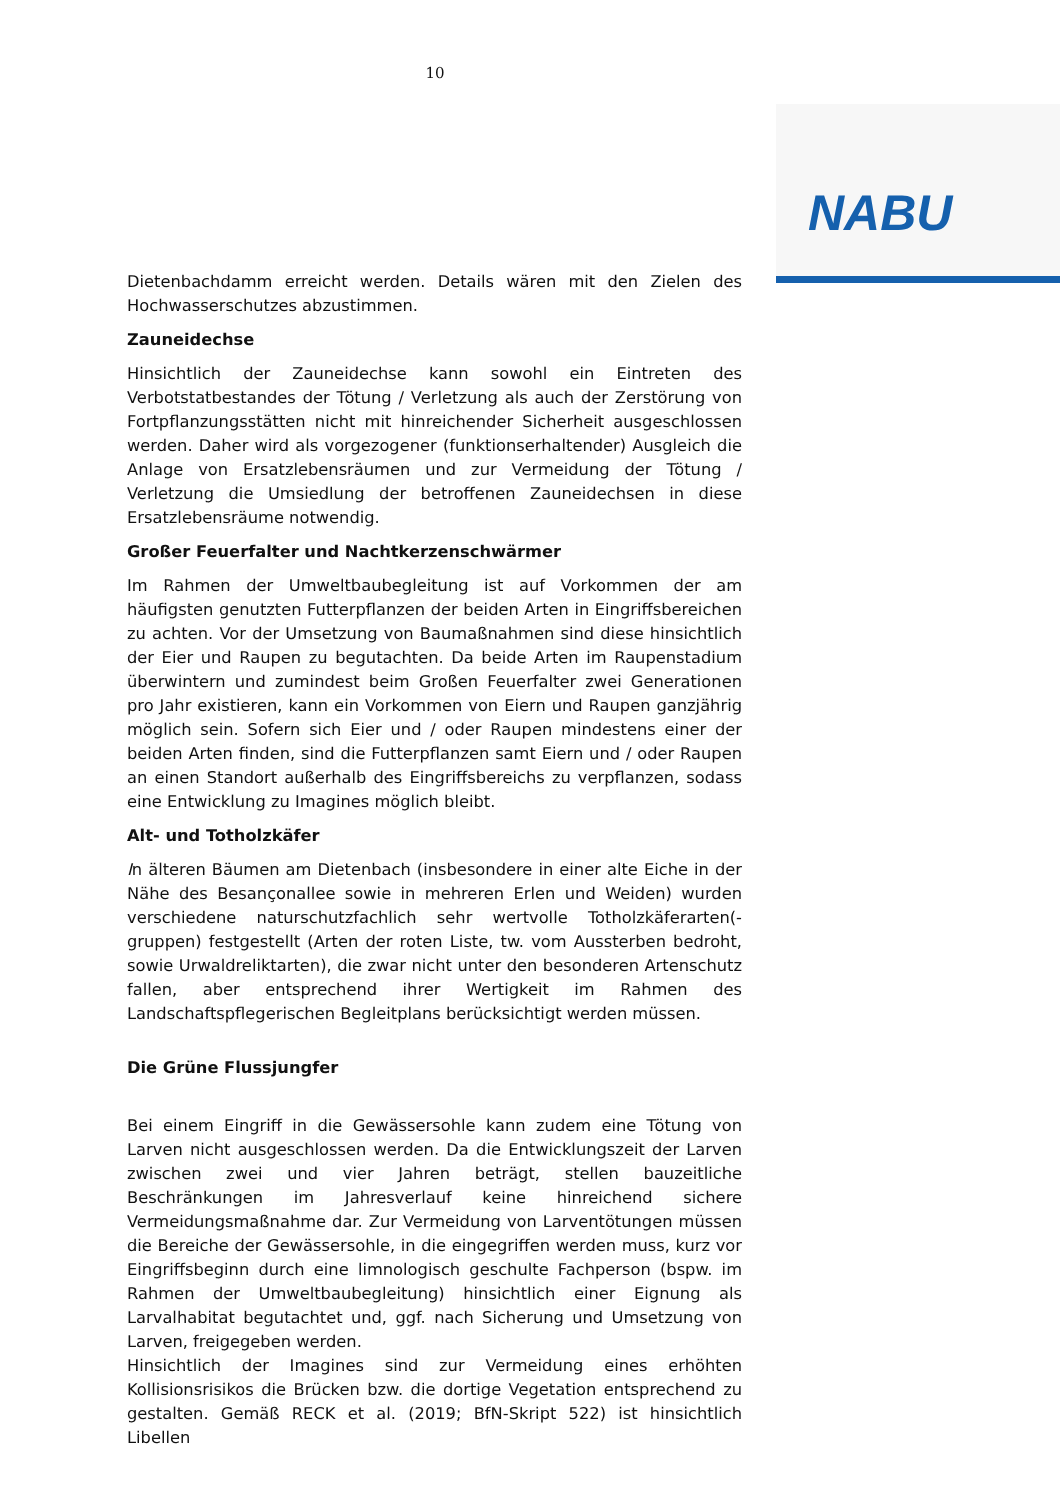10
NABU
Dietenbachdamm erreicht werden. Details wären mit den Zielen des Hochwasserschutzes abzustimmen.
Zauneidechse
Hinsichtlich der Zauneidechse kann sowohl ein Eintreten des Verbotstatbestandes der Tötung / Verletzung als auch der Zerstörung von Fortpflanzungsstätten nicht mit hinreichender Sicherheit ausgeschlossen werden. Daher wird als vorgezogener (funktionserhaltender) Ausgleich die Anlage von Ersatzlebensräumen und zur Vermeidung der Tötung / Verletzung die Umsiedlung der betroffenen Zauneidechsen in diese Ersatzlebensräume notwendig.
Großer Feuerfalter und Nachtkerzenschwärmer
Im Rahmen der Umweltbaubegleitung ist auf Vorkommen der am häufigsten genutzten Futterpflanzen der beiden Arten in Eingriffsbereichen zu achten. Vor der Umsetzung von Baumaßnahmen sind diese hinsichtlich der Eier und Raupen zu begutachten. Da beide Arten im Raupenstadium überwintern und zumindest beim Großen Feuerfalter zwei Generationen pro Jahr existieren, kann ein Vorkommen von Eiern und Raupen ganzjährig möglich sein. Sofern sich Eier und / oder Raupen mindestens einer der beiden Arten finden, sind die Futterpflanzen samt Eiern und / oder Raupen an einen Standort außerhalb des Eingriffsbereichs zu verpflanzen, sodass eine Entwicklung zu Imagines möglich bleibt.
Alt- und Totholzkäfer
In älteren Bäumen am Dietenbach (insbesondere in einer alte Eiche in der Nähe des Besançonallee sowie in mehreren Erlen und Weiden) wurden verschiedene naturschutzfachlich sehr wertvolle Totholzkäferarten(-gruppen) festgestellt (Arten der roten Liste, tw. vom Aussterben bedroht, sowie Urwaldreliktarten), die zwar nicht unter den besonderen Artenschutz fallen, aber entsprechend ihrer Wertigkeit im Rahmen des Landschaftspflegerischen Begleitplans berücksichtigt werden müssen.
Die Grüne Flussjungfer
Bei einem Eingriff in die Gewässersohle kann zudem eine Tötung von Larven nicht ausgeschlossen werden. Da die Entwicklungszeit der Larven zwischen zwei und vier Jahren beträgt, stellen bauzeitliche Beschränkungen im Jahresverlauf keine hinreichend sichere Vermeidungsmaßnahme dar. Zur Vermeidung von Larventötungen müssen die Bereiche der Gewässersohle, in die eingegriffen werden muss, kurz vor Eingriffsbeginn durch eine limnologisch geschulte Fachperson (bspw. im Rahmen der Umweltbaubegleitung) hinsichtlich einer Eignung als Larvalhabitat begutachtet und, ggf. nach Sicherung und Umsetzung von Larven, freigegeben werden.
Hinsichtlich der Imagines sind zur Vermeidung eines erhöhten Kollisionsrisikos die Brücken bzw. die dortige Vegetation entsprechend zu gestalten. Gemäß RECK et al. (2019; BfN-Skript 522) ist hinsichtlich Libellen